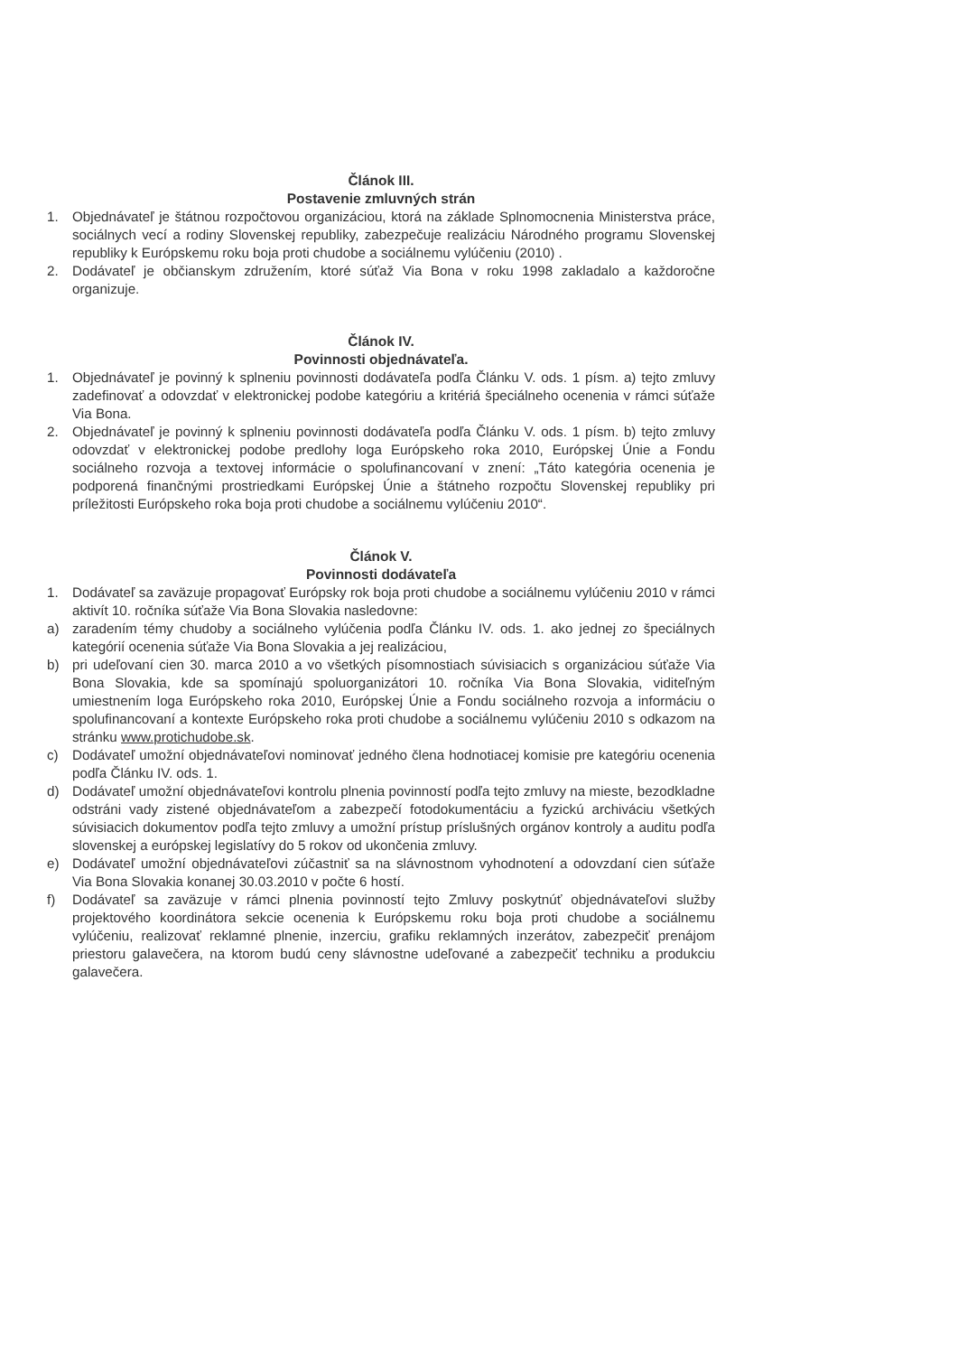Článok III.
Postavenie zmluvných strán
1. Objednávateľ je štátnou rozpočtovou organizáciou, ktorá na základe Splnomocnenia Ministerstva práce, sociálnych vecí a rodiny Slovenskej republiky, zabezpečuje realizáciu Národného programu Slovenskej republiky k Európskemu roku boja proti chudobe a sociálnemu vylúčeniu (2010) .
2. Dodávateľ je občianskym združením, ktoré súťaž Via Bona v roku 1998 zakladalo a každoročne organizuje.
Článok IV.
Povinnosti objednávateľa.
1. Objednávateľ je povinný k splneniu povinnosti dodávateľa podľa Článku V. ods. 1 písm. a) tejto zmluvy zadefinovať a odovzdať v elektronickej podobe kategóriu a kritériá špeciálneho ocenenia v rámci súťaže Via Bona.
2. Objednávateľ je povinný k splneniu povinnosti dodávateľa podľa Článku V. ods. 1 písm. b) tejto zmluvy odovzdať v elektronickej podobe predlohy loga Európskeho roka 2010, Európskej Únie a Fondu sociálneho rozvoja a textovej informácie o spolufinancovaní v znení: „Táto kategória ocenenia je podporená finančnými prostriedkami Európskej Únie a štátneho rozpočtu Slovenskej republiky pri príležitosti Európskeho roka boja proti chudobe a sociálnemu vylúčeniu 2010“.
Článok V.
Povinnosti dodávateľa
1. Dodávateľ sa zaväzuje propagovať Európsky rok boja proti chudobe a sociálnemu vylúčeniu 2010 v rámci aktivít 10. ročníka súťaže Via Bona Slovakia nasledovne:
a) zaradením témy chudoby a sociálneho vylúčenia podľa Článku IV. ods. 1. ako jednej zo špeciálnych kategórií ocenenia súťaže Via Bona Slovakia a jej realizáciou,
b) pri udeľovaní cien 30. marca 2010 a vo všetkých písomnostiach súvisiacich s organizáciou súťaže Via Bona Slovakia, kde sa spomínajú spoluorganizátori 10. ročníka Via Bona Slovakia, viditeľným umiestnením loga Európskeho roka 2010, Európskej Únie a Fondu sociálneho rozvoja a informáciu o spolufinancovaní a kontexte Európskeho roka proti chudobe a sociálnemu vylúčeniu 2010 s odkazom na stránku www.protichudobe.sk.
c) Dodávateľ umožní objednávateľovi nominovať jedného člena hodnotiacej komisie pre kategóriu ocenenia podľa Článku IV. ods. 1.
d) Dodávateľ umožní objednávateľovi kontrolu plnenia povinností podľa tejto zmluvy na mieste, bezodkladne odstráni vady zistené objednávateľom a zabezpečí fotodokumentáciu a fyzickú archiváciu všetkých súvisiacich dokumentov podľa tejto zmluvy a umožní prístup príslušných orgánov kontroly a auditu podľa slovenskej a európskej legislatívy do 5 rokov od ukončenia zmluvy.
e) Dodávateľ umožní objednávateľovi zúčastniť sa na slávnostnom vyhodnotení a odovzdaní cien súťaže Via Bona Slovakia konanej 30.03.2010 v počte 6 hostí.
f) Dodávateľ sa zaväzuje v rámci plnenia povinností tejto Zmluvy poskytnúť objednávateľovi služby projektového koordinátora sekcie ocenenia k Európskemu roku boja proti chudobe a sociálnemu vylúčeniu, realizovať reklamné plnenie, inzerciu, grafiku reklamných inzerátov, zabezpečiť prenájom priestoru galavečera, na ktorom budú ceny slávnostne udeľované a zabezpečiť techniku a produkciu galavečera.